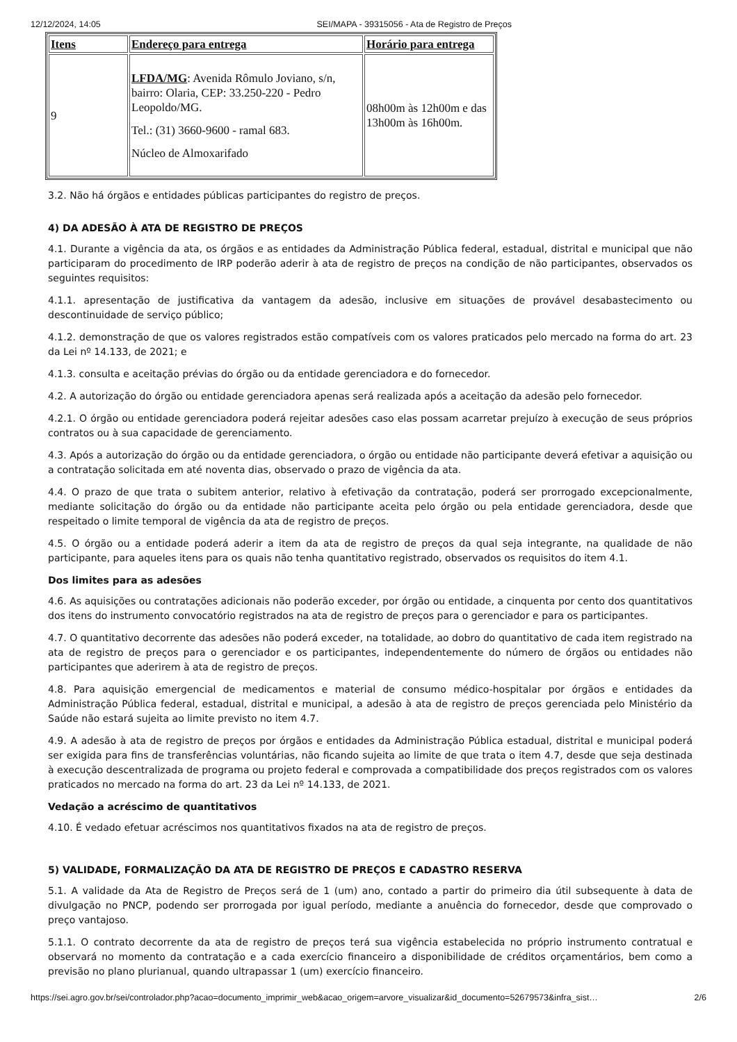12/12/2024, 14:05 SEI/MAPA - 39315056 - Ata de Registro de Preços
| Itens | Endereço para entrega | Horário para entrega |
| --- | --- | --- |
| 9 | LFDA/MG : Avenida Rômulo Joviano, s/n, bairro: Olaria, CEP: 33.250-220 - Pedro Leopoldo/MG. Tel.: (31) 3660-9600 - ramal 683. Núcleo de Almoxarifado | 08h00m às 12h00m e das 13h00m às 16h00m. |
3.2. Não há órgãos e entidades públicas participantes do registro de preços.
4) DA ADESÃO À ATA DE REGISTRO DE PREÇOS
4.1. Durante a vigência da ata, os órgãos e as entidades da Administração Pública federal, estadual, distrital e municipal que não participaram do procedimento de IRP poderão aderir à ata de registro de preços na condição de não participantes, observados os seguintes requisitos:
4.1.1. apresentação de justificativa da vantagem da adesão, inclusive em situações de provável desabastecimento ou descontinuidade de serviço público;
4.1.2. demonstração de que os valores registrados estão compatíveis com os valores praticados pelo mercado na forma do art. 23 da Lei nº 14.133, de 2021; e
4.1.3. consulta e aceitação prévias do órgão ou da entidade gerenciadora e do fornecedor.
4.2. A autorização do órgão ou entidade gerenciadora apenas será realizada após a aceitação da adesão pelo fornecedor.
4.2.1. O órgão ou entidade gerenciadora poderá rejeitar adesões caso elas possam acarretar prejuízo à execução de seus próprios contratos ou à sua capacidade de gerenciamento.
4.3. Após a autorização do órgão ou da entidade gerenciadora, o órgão ou entidade não participante deverá efetivar a aquisição ou a contratação solicitada em até noventa dias, observado o prazo de vigência da ata.
4.4. O prazo de que trata o subitem anterior, relativo à efetivação da contratação, poderá ser prorrogado excepcionalmente, mediante solicitação do órgão ou da entidade não participante aceita pelo órgão ou pela entidade gerenciadora, desde que respeitado o limite temporal de vigência da ata de registro de preços.
4.5. O órgão ou a entidade poderá aderir a item da ata de registro de preços da qual seja integrante, na qualidade de não participante, para aqueles itens para os quais não tenha quantitativo registrado, observados os requisitos do item 4.1.
Dos limites para as adesões
4.6. As aquisições ou contratações adicionais não poderão exceder, por órgão ou entidade, a cinquenta por cento dos quantitativos dos itens do instrumento convocatório registrados na ata de registro de preços para o gerenciador e para os participantes.
4.7. O quantitativo decorrente das adesões não poderá exceder, na totalidade, ao dobro do quantitativo de cada item registrado na ata de registro de preços para o gerenciador e os participantes, independentemente do número de órgãos ou entidades não participantes que aderirem à ata de registro de preços.
4.8. Para aquisição emergencial de medicamentos e material de consumo médico-hospitalar por órgãos e entidades da Administração Pública federal, estadual, distrital e municipal, a adesão à ata de registro de preços gerenciada pelo Ministério da Saúde não estará sujeita ao limite previsto no item 4.7.
4.9. A adesão à ata de registro de preços por órgãos e entidades da Administração Pública estadual, distrital e municipal poderá ser exigida para fins de transferências voluntárias, não ficando sujeita ao limite de que trata o item 4.7, desde que seja destinada à execução descentralizada de programa ou projeto federal e comprovada a compatibilidade dos preços registrados com os valores praticados no mercado na forma do art. 23 da Lei nº 14.133, de 2021.
Vedação a acréscimo de quantitativos
4.10. É vedado efetuar acréscimos nos quantitativos fixados na ata de registro de preços.
5) VALIDADE, FORMALIZAÇÃO DA ATA DE REGISTRO DE PREÇOS E CADASTRO RESERVA
5.1. A validade da Ata de Registro de Preços será de 1 (um) ano, contado a partir do primeiro dia útil subsequente à data de divulgação no PNCP, podendo ser prorrogada por igual período, mediante a anuência do fornecedor, desde que comprovado o preço vantajoso.
5.1.1. O contrato decorrente da ata de registro de preços terá sua vigência estabelecida no próprio instrumento contratual e observará no momento da contratação e a cada exercício financeiro a disponibilidade de créditos orçamentários, bem como a previsão no plano plurianual, quando ultrapassar 1 (um) exercício financeiro.
https://sei.agro.gov.br/sei/controlador.php?acao=documento_imprimir_web&acao_origem=arvore_visualizar&id_documento=52679573&infra_sist… 2/6